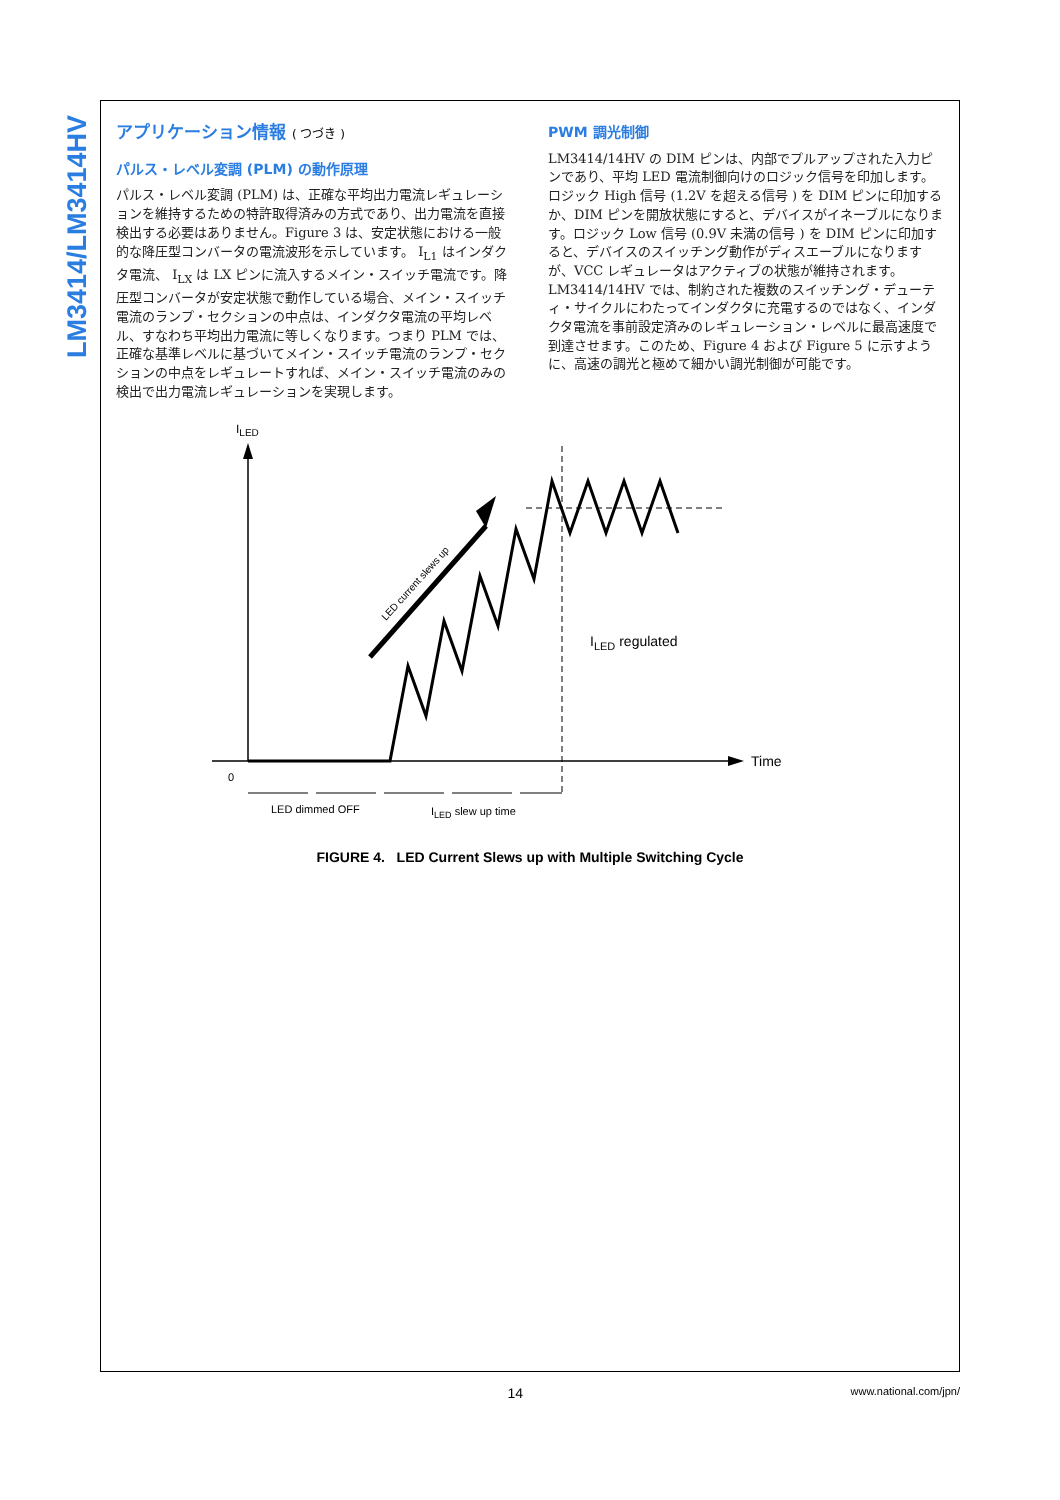LM3414/LM3414HV
アプリケーション情報 ( つづき )
パルス・レベル変調 (PLM) の動作原理
パルス・レベル変調 (PLM) は、正確な平均出力電流レギュレーションを維持するための特許取得済みの方式であり、出力電流を直接検出する必要はありません。Figure 3 は、安定状態における一般的な降圧型コンバータの電流波形を示しています。 I<sub>L1</sub> はインダクタ電流、 I<sub>LX</sub> は LX ピンに流入するメイン・スイッチ電流です。降圧型コンバータが安定状態で動作している場合、メイン・スイッチ電流のランプ・セクションの中点は、インダクタ電流の平均レベル、すなわち平均出力電流に等しくなります。つまり PLM では、正確な基準レベルに基づいてメイン・スイッチ電流のランプ・セクションの中点をレギュレートすれば、メイン・スイッチ電流のみの検出で出力電流レギュレーションを実現します。
PWM 調光制御
LM3414/14HV の DIM ピンは、内部でプルアップされた入力ピンであり、平均 LED 電流制御向けのロジック信号を印加します。ロジック High 信号 (1.2V を超える信号 ) を DIM ピンに印加するか、DIM ピンを開放状態にすると、デバイスがイネーブルになります。ロジック Low 信号 (0.9V 未満の信号 ) を DIM ピンに印加すると、デバイスのスイッチング動作がディスエーブルになりますが、VCC レギュレータはアクティブの状態が維持されます。LM3414/14HV では、制約された複数のスイッチング・デューティ・サイクルにわたってインダクタに充電するのではなく、インダクタ電流を事前設定済みのレギュレーション・レベルに最高速度で到達させます。このため、Figure 4 および Figure 5 に示すように、高速の調光と極めて細かい調光制御が可能です。
ILED
Time
0
LED current slews up
ILED regulated
LED dimmed OFF
ILED slew up time
FIGURE 4. LED Current Slews up with Multiple Switching Cycle
14 www.national.com/jpn/